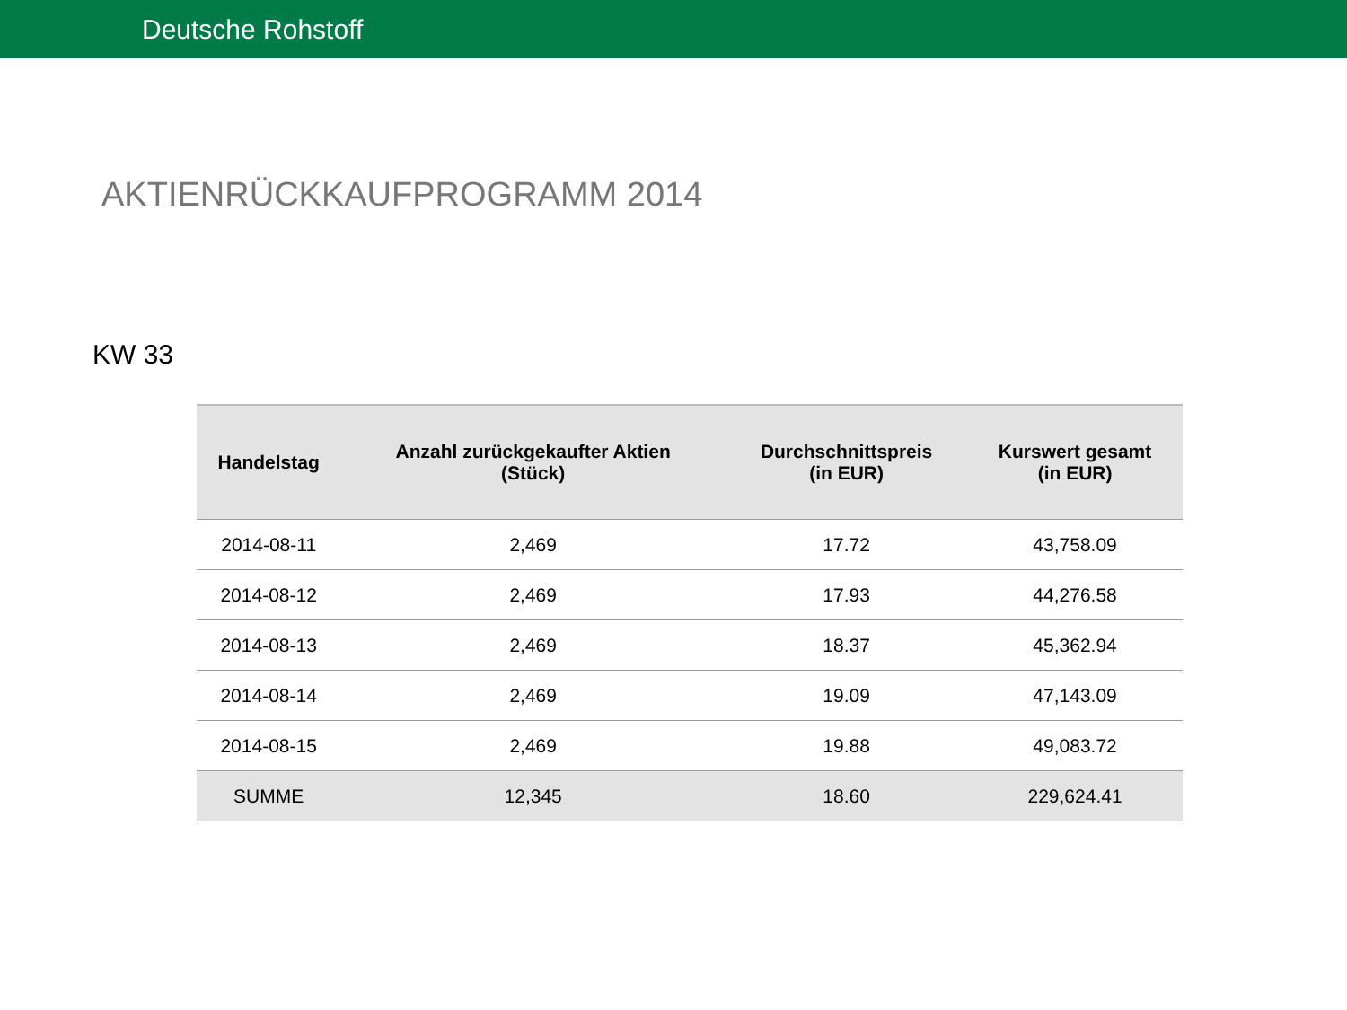Deutsche Rohstoff
AKTIENRÜCKKAUFPROGRAMM 2014
KW 33
| Handelstag | Anzahl zurückgekaufter Aktien (Stück) | Durchschnittspreis (in EUR) | Kurswert gesamt (in EUR) |
| --- | --- | --- | --- |
| 2014-08-11 | 2,469 | 17.72 | 43,758.09 |
| 2014-08-12 | 2,469 | 17.93 | 44,276.58 |
| 2014-08-13 | 2,469 | 18.37 | 45,362.94 |
| 2014-08-14 | 2,469 | 19.09 | 47,143.09 |
| 2014-08-15 | 2,469 | 19.88 | 49,083.72 |
| SUMME | 12,345 | 18.60 | 229,624.41 |